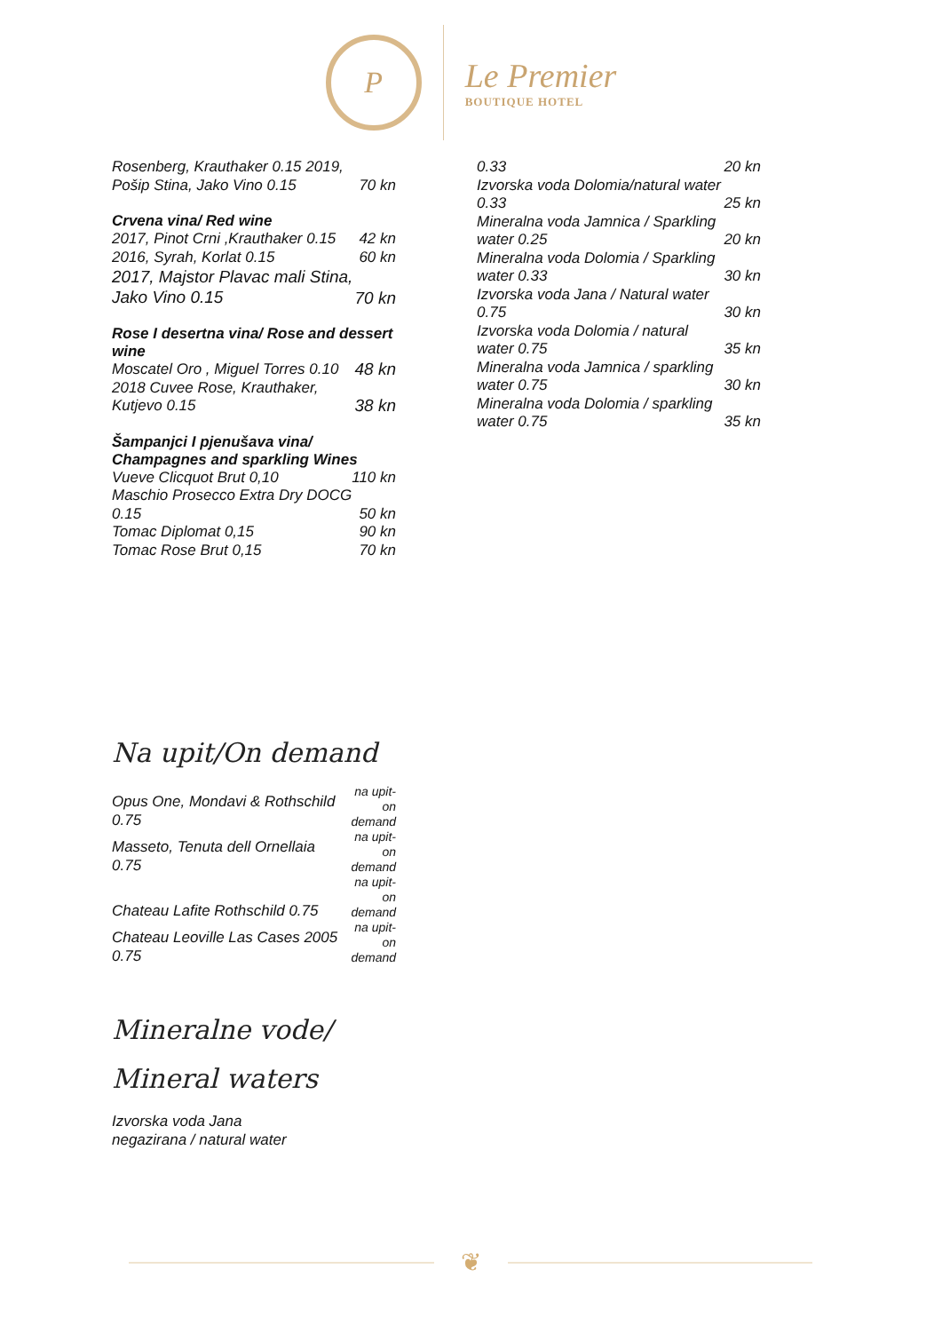P
Le Premier
BOUTIQUE HOTEL
| Rosenberg, Krauthaker 0.15 2019, Pošip Stina, Jako Vino 0.15 | 70 kn |
Crvena vina/ Red wine
| 2017, Pinot Crni ,Krauthaker 0.15 | 42 kn |
| 2016, Syrah, Korlat 0.15 | 60 kn |
| 2017, Majstor Plavac mali Stina, Jako Vino 0.15 | 70 kn |
Rose I desertna vina/ Rose and dessert wine
| Moscatel Oro , Miguel Torres 0.10 | 48 kn |
| 2018 Cuvee Rose, Krauthaker, Kutjevo 0.15 | 38 kn |
Šampanjci I pjenušava vina/ Champagnes and sparkling Wines
| Vueve Clicquot Brut 0,10 | 110 kn |
| Maschio Prosecco Extra Dry DOCG 0.15 | 50 kn |
| Tomac Diplomat 0,15 | 90 kn |
| Tomac Rose Brut 0,15 | 70 kn |
Na upit/On demand
| Opus One, Mondavi & Rothschild 0.75 | na upit-on demand |
| Masseto, Tenuta dell Ornellaia 0.75 | na upit-on demand |
| Chateau Lafite Rothschild 0.75 | na upit-on demand |
| Chateau Leoville Las Cases 2005 0.75 | na upit-on demand |
Mineralne vode/
Mineral waters
Izvorska voda Jana
negazirana / natural water
| 0.33 | 20 kn |
| Izvorska voda Dolomia/natural water 0.33 | 25 kn |
| Mineralna voda Jamnica / Sparkling water 0.25 | 20 kn |
| Mineralna voda Dolomia / Sparkling water 0.33 | 30 kn |
| Izvorska voda Jana / Natural water 0.75 | 30 kn |
| Izvorska voda Dolomia / natural water 0.75 | 35 kn |
| Mineralna voda Jamnica / sparkling water 0.75 | 30 kn |
| Mineralna voda Dolomia / sparkling water 0.75 | 35 kn |
❦